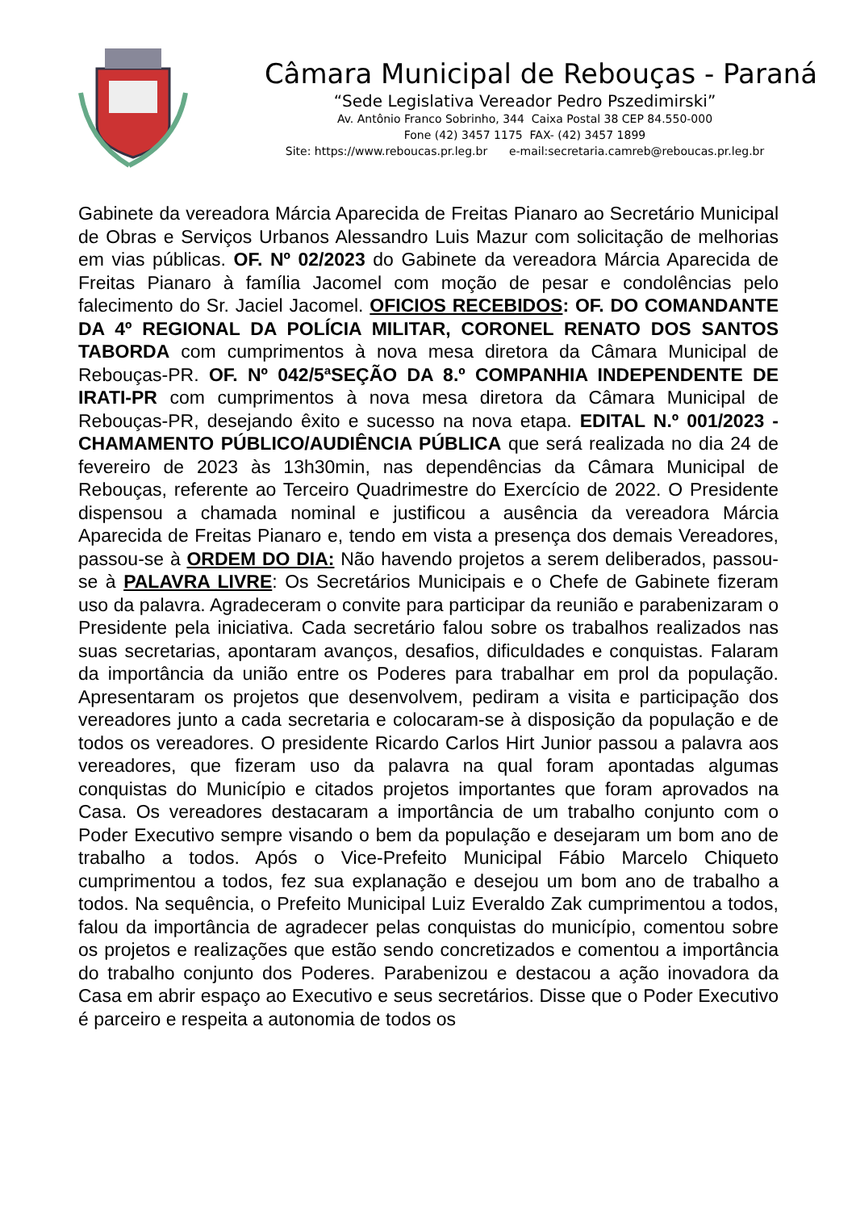Câmara Municipal de Rebouças - Paraná
“Sede Legislativa Vereador Pedro Pszedimirski”
Av. Antônio Franco Sobrinho, 344 Caixa Postal 38 CEP 84.550-000
Fone (42) 3457 1175 FAX- (42) 3457 1899
Site: https://www.reboucas.pr.leg.br e-mail:secretaria.camreb@reboucas.pr.leg.br
Gabinete da vereadora Márcia Aparecida de Freitas Pianaro ao Secretário Municipal de Obras e Serviços Urbanos Alessandro Luis Mazur com solicitação de melhorias em vias públicas. OF. Nº 02/2023 do Gabinete da vereadora Márcia Aparecida de Freitas Pianaro à família Jacomel com moção de pesar e condolências pelo falecimento do Sr. Jaciel Jacomel. OFICIOS RECEBIDOS: OF. DO COMANDANTE DA 4º REGIONAL DA POLÍCIA MILITAR, CORONEL RENATO DOS SANTOS TABORDA com cumprimentos à nova mesa diretora da Câmara Municipal de Rebouças-PR. OF. Nº 042/5ªSEÇÃO DA 8.º COMPANHIA INDEPENDENTE DE IRATI-PR com cumprimentos à nova mesa diretora da Câmara Municipal de Rebouças-PR, desejando êxito e sucesso na nova etapa. EDITAL N.º 001/2023 - CHAMAMENTO PÚBLICO/AUDIÊNCIA PÚBLICA que será realizada no dia 24 de fevereiro de 2023 às 13h30min, nas dependências da Câmara Municipal de Rebouças, referente ao Terceiro Quadrimestre do Exercício de 2022. O Presidente dispensou a chamada nominal e justificou a ausência da vereadora Márcia Aparecida de Freitas Pianaro e, tendo em vista a presença dos demais Vereadores, passou-se à ORDEM DO DIA: Não havendo projetos a serem deliberados, passou-se à PALAVRA LIVRE: Os Secretários Municipais e o Chefe de Gabinete fizeram uso da palavra. Agradeceram o convite para participar da reunião e parabenizaram o Presidente pela iniciativa. Cada secretário falou sobre os trabalhos realizados nas suas secretarias, apontaram avanços, desafios, dificuldades e conquistas. Falaram da importância da união entre os Poderes para trabalhar em prol da população. Apresentaram os projetos que desenvolvem, pediram a visita e participação dos vereadores junto a cada secretaria e colocaram-se à disposição da população e de todos os vereadores. O presidente Ricardo Carlos Hirt Junior passou a palavra aos vereadores, que fizeram uso da palavra na qual foram apontadas algumas conquistas do Município e citados projetos importantes que foram aprovados na Casa. Os vereadores destacaram a importância de um trabalho conjunto com o Poder Executivo sempre visando o bem da população e desejaram um bom ano de trabalho a todos. Após o Vice-Prefeito Municipal Fábio Marcelo Chiqueto cumprimentou a todos, fez sua explanação e desejou um bom ano de trabalho a todos. Na sequência, o Prefeito Municipal Luiz Everaldo Zak cumprimentou a todos, falou da importância de agradecer pelas conquistas do município, comentou sobre os projetos e realizações que estão sendo concretizados e comentou a importância do trabalho conjunto dos Poderes. Parabenizou e destacou a ação inovadora da Casa em abrir espaço ao Executivo e seus secretários. Disse que o Poder Executivo é parceiro e respeita a autonomia de todos os